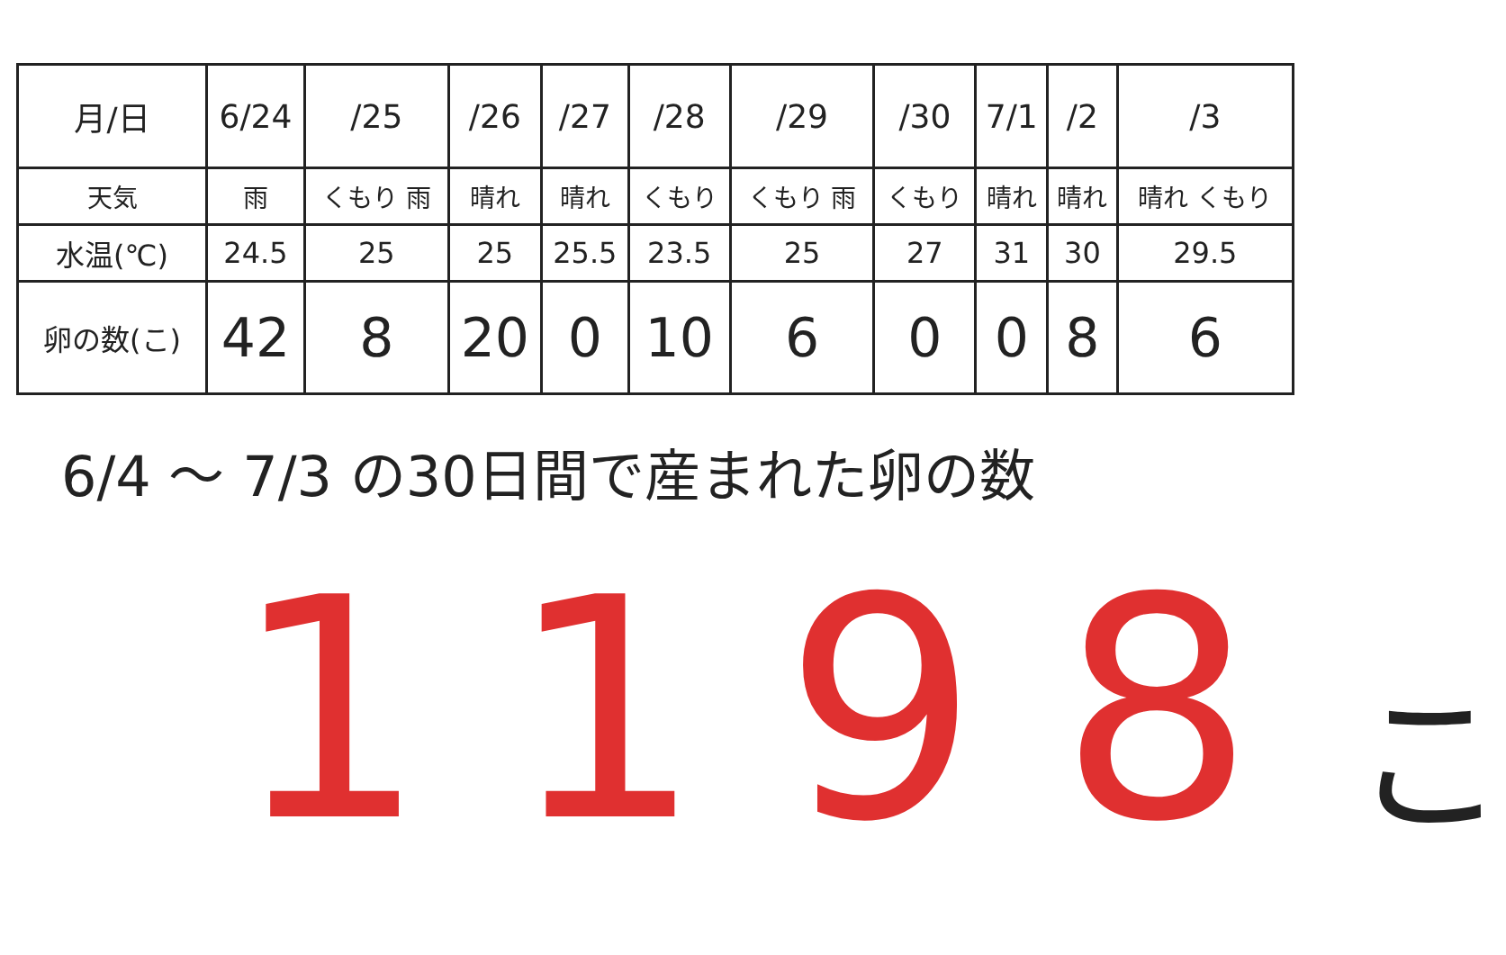| 月/日 | 6/24 | /25 | /26 | /27 | /28 | /29 | /30 | 7/1 | /2 | /3 |
| 天気 | 雨 | くもり 雨 | 晴れ | 晴れ | くもり | くもり 雨 | くもり | 晴れ | 晴れ | 晴れ くもり |
| 水温(℃) | 24.5 | 25 | 25 | 25.5 | 23.5 | 25 | 27 | 31 | 30 | 29.5 |
| 卵の数(こ) | 42 | 8 | 20 | 0 | 10 | 6 | 0 | 0 | 8 | 6 |
6/4 〜 7/3 の30日間で産まれた卵の数
1198 こ